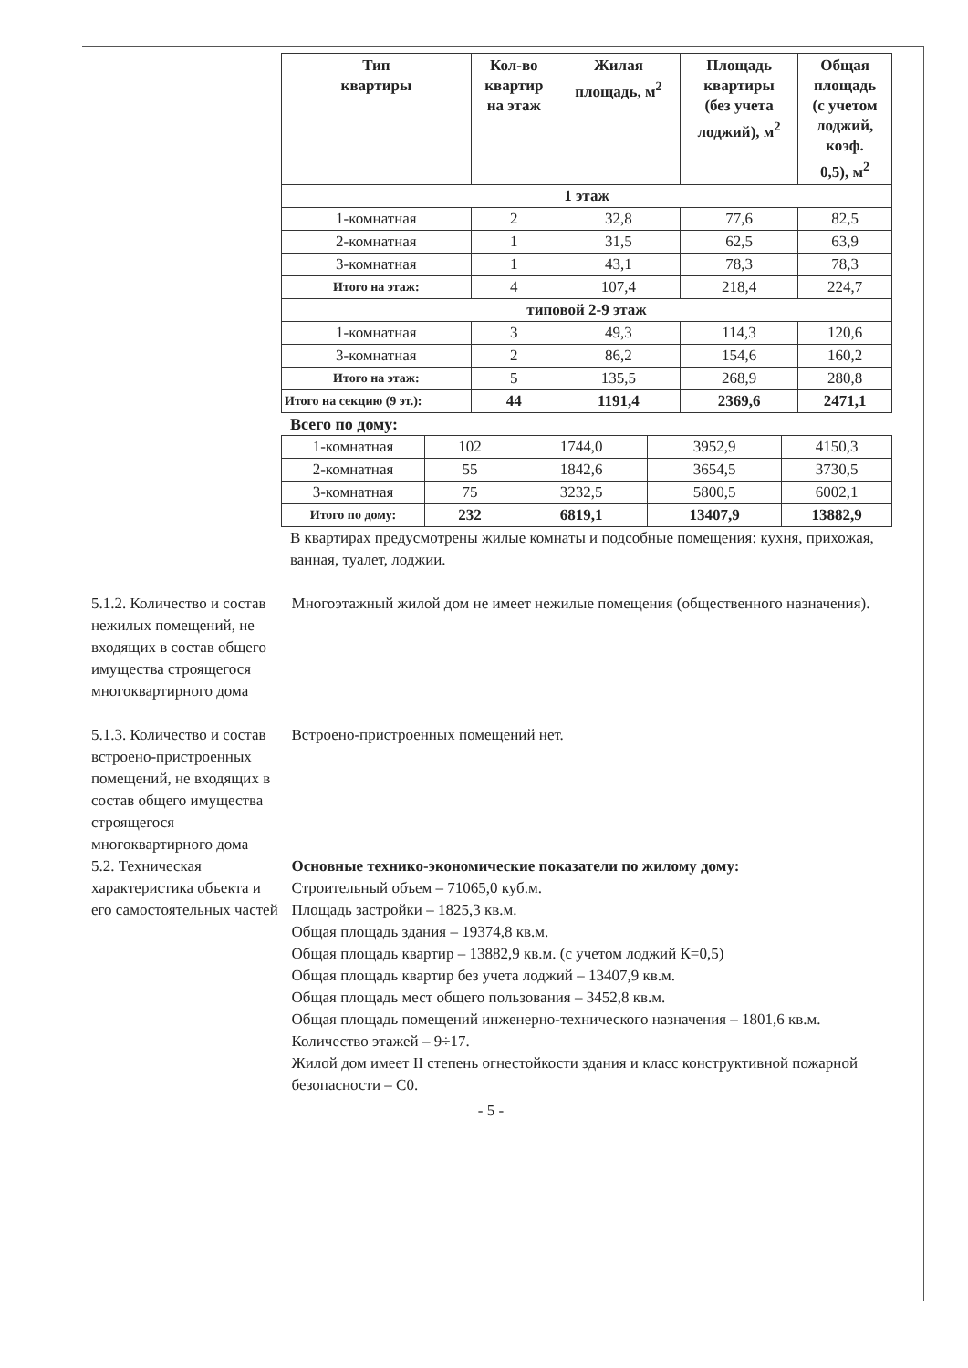| Тип квартиры | Кол-во квартир на этаж | Жилая площадь, м<sup>2</sup> | Площадь квартиры (без учета лоджий), м<sup>2</sup> | Общая площадь (с учетом лоджий, коэф. 0,5), м<sup>2</sup> |
| --- | --- | --- | --- | --- |
| 1 этаж | | | | |
| 1-комнатная | 2 | 32,8 | 77,6 | 82,5 |
| 2-комнатная | 1 | 31,5 | 62,5 | 63,9 |
| 3-комнатная | 1 | 43,1 | 78,3 | 78,3 |
| Итого на этаж: | 4 | 107,4 | 218,4 | 224,7 |
| типовой 2-9 этаж | | | | |
| 1-комнатная | 3 | 49,3 | 114,3 | 120,6 |
| 3-комнатная | 2 | 86,2 | 154,6 | 160,2 |
| Итого на этаж: | 5 | 135,5 | 268,9 | 280,8 |
| Итого на секцию (9 эт.): | 44 | 1191,4 | 2369,6 | 2471,1 |
Всего по дому:
| 1-комнатная | 102 | 1744,0 | 3952,9 | 4150,3 |
| 2-комнатная | 55 | 1842,6 | 3654,5 | 3730,5 |
| 3-комнатная | 75 | 3232,5 | 5800,5 | 6002,1 |
| Итого по дому: | 232 | 6819,1 | 13407,9 | 13882,9 |
В квартирах предусмотрены жилые комнаты и подсобные помещения: кухня, прихожая, ванная, туалет, лоджии.
5.1.2. Количество и состав нежилых помещений, не входящих в состав общего имущества строящегося многоквартирного дома
Многоэтажный жилой дом не имеет нежилые помещения (общественного назначения).
5.1.3. Количество и состав встроено-пристроенных помещений, не входящих в состав общего имущества строящегося многоквартирного дома
Встроено-пристроенных помещений нет.
5.2. Техническая характеристика объекта и его самостоятельных частей
Основные технико-экономические показатели по жилому дому:
Строительный объем – 71065,0 куб.м.
Площадь застройки – 1825,3 кв.м.
Общая площадь здания – 19374,8 кв.м.
Общая площадь квартир – 13882,9 кв.м. (с учетом лоджий К=0,5)
Общая площадь квартир без учета лоджий – 13407,9 кв.м.
Общая площадь мест общего пользования – 3452,8 кв.м.
Общая площадь помещений инженерно-технического назначения – 1801,6 кв.м.
Количество этажей – 9÷17.
Жилой дом имеет II степень огнестойкости здания и класс конструктивной пожарной безопасности – С0.
- 5 -